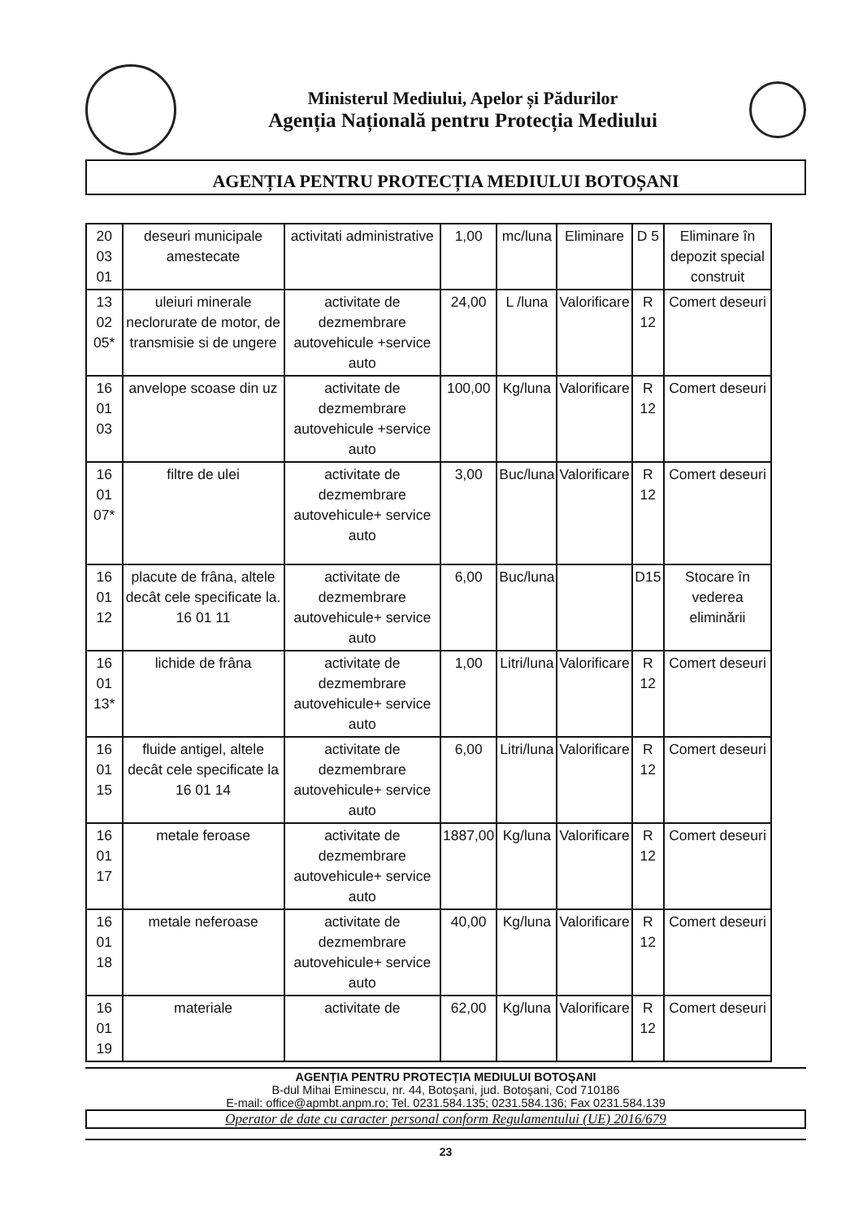Ministerul Mediului, Apelor și Pădurilor
Agenția Națională pentru Protecția Mediului
AGENȚIA PENTRU PROTECȚIA MEDIULUI BOTOȘANI
| 20 03 01 | deseuri municipale amestecate | activitati administrative | 1,00 | mc/luna | Eliminare | D 5 | Eliminare în depozit special construit |
| 13 02 05* | uleiuri minerale neclorurate de motor, de transmisie si de ungere | activitate de dezmembrare autovehicule +service auto | 24,00 | L /luna | Valorificare | R 12 | Comert deseuri |
| 16 01 03 | anvelope scoase din uz | activitate de dezmembrare autovehicule +service auto | 100,00 | Kg/luna | Valorificare | R 12 | Comert deseuri |
| 16 01 07* | filtre de ulei | activitate de dezmembrare autovehicule+ service auto | 3,00 | Buc/luna | Valorificare | R 12 | Comert deseuri |
| 16 01 12 | placute de frâna, altele decât cele specificate la. 16 01 11 | activitate de dezmembrare autovehicule+ service auto | 6,00 | Buc/luna | | D15 | Stocare în vederea eliminării |
| 16 01 13* | lichide de frâna | activitate de dezmembrare autovehicule+ service auto | 1,00 | Litri/luna | Valorificare | R 12 | Comert deseuri |
| 16 01 15 | fluide antigel, altele decât cele specificate la 16 01 14 | activitate de dezmembrare autovehicule+ service auto | 6,00 | Litri/luna | Valorificare | R 12 | Comert deseuri |
| 16 01 17 | metale feroase | activitate de dezmembrare autovehicule+ service auto | 1887,00 | Kg/luna | Valorificare | R 12 | Comert deseuri |
| 16 01 18 | metale neferoase | activitate de dezmembrare autovehicule+ service auto | 40,00 | Kg/luna | Valorificare | R 12 | Comert deseuri |
| 16 01 19 | materiale | activitate de | 62,00 | Kg/luna | Valorificare | R 12 | Comert deseuri |
AGENȚIA PENTRU PROTECȚIA MEDIULUI BOTOȘANI
B-dul Mihai Eminescu, nr. 44, Botoşani, jud. Botoşani, Cod 710186
E-mail: office@apmbt.anpm.ro; Tel. 0231.584.135; 0231.584.136; Fax 0231.584.139
Operator de date cu caracter personal conform Regulamentului (UE) 2016/679
23